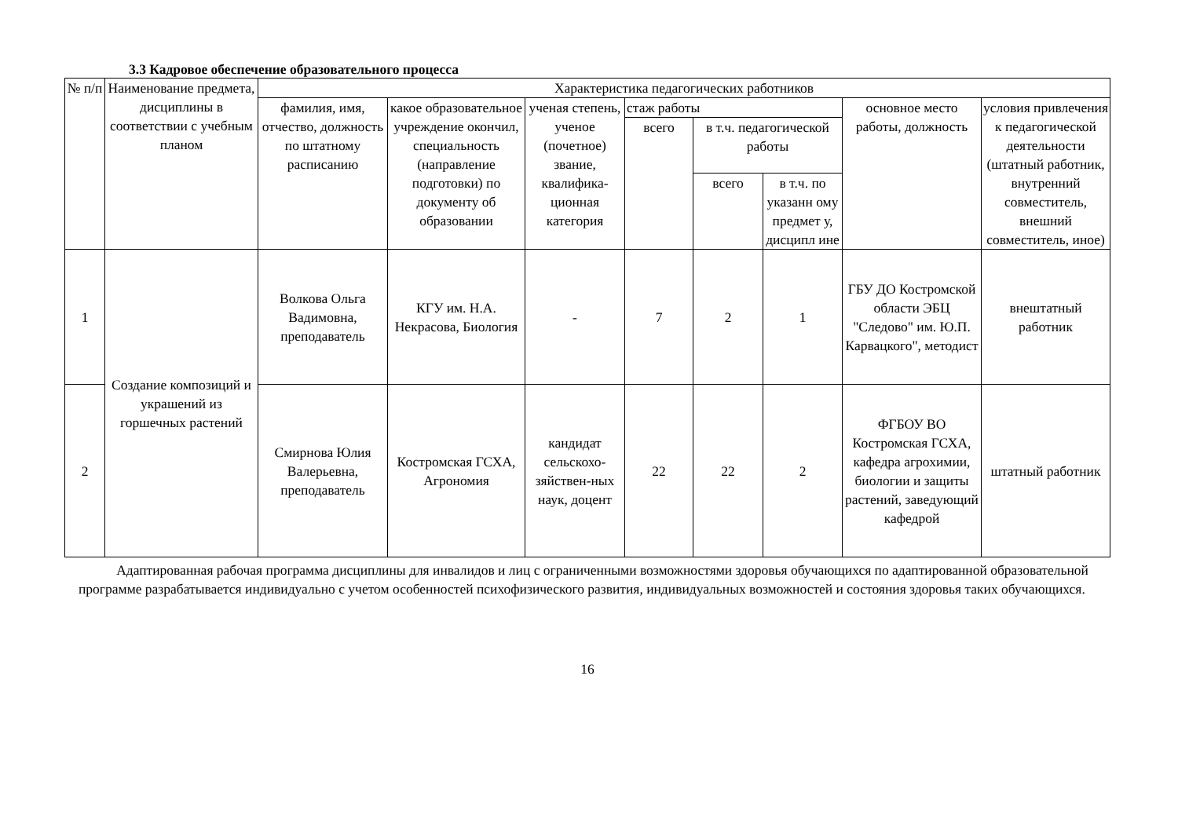3.3 Кадровое обеспечение образовательного процесса
| № п/п | Наименование предмета, дисциплины в соответствии с учебным планом | Характеристика педагогических работников | | | | | | | |
| --- | --- | --- | --- | --- | --- | --- | --- | --- | --- |
| | | фамилия, имя, отчество, должность по штатному расписанию | какое образовательное учреждение окончил, специальность (направление подготовки) по документу об образовании | ученая степень, ученое (почетное) звание, квалифика-ционная категория | стаж работы | | | основное место работы, должность | условия привлечения к педагогической деятельности (штатный работник, внутренний совместитель, внешний совместитель, иное) |
| | | | | | всего | в т.ч. педагогической работы | | | |
| | | | | | | всего | в т.ч. по указанн ому предмет у, дисципл ине | | |
| 1 | Создание композиций и украшений из горшечных растений | Волкова Ольга Вадимовна, преподаватель | КГУ им. Н.А. Некрасова, Биология | - | 7 | 2 | 1 | ГБУ ДО Костромской области ЭБЦ "Следово" им. Ю.П. Карвацкого", методист | внештатный работник |
| 2 | | Смирнова Юлия Валерьевна, преподаватель | Костромская ГСХА, Агрономия | кандидат сельскохо-зяйствен-ных наук, доцент | 22 | 22 | 2 | ФГБОУ ВО Костромская ГСХА, кафедра агрохимии, биологии и защиты растений, заведующий кафедрой | штатный работник |
Адаптированная рабочая программа дисциплины для инвалидов и лиц с ограниченными возможностями здоровья обучающихся по адаптированной образовательной программе разрабатывается индивидуально с учетом особенностей психофизического развития, индивидуальных возможностей и состояния здоровья таких обучающихся.
16